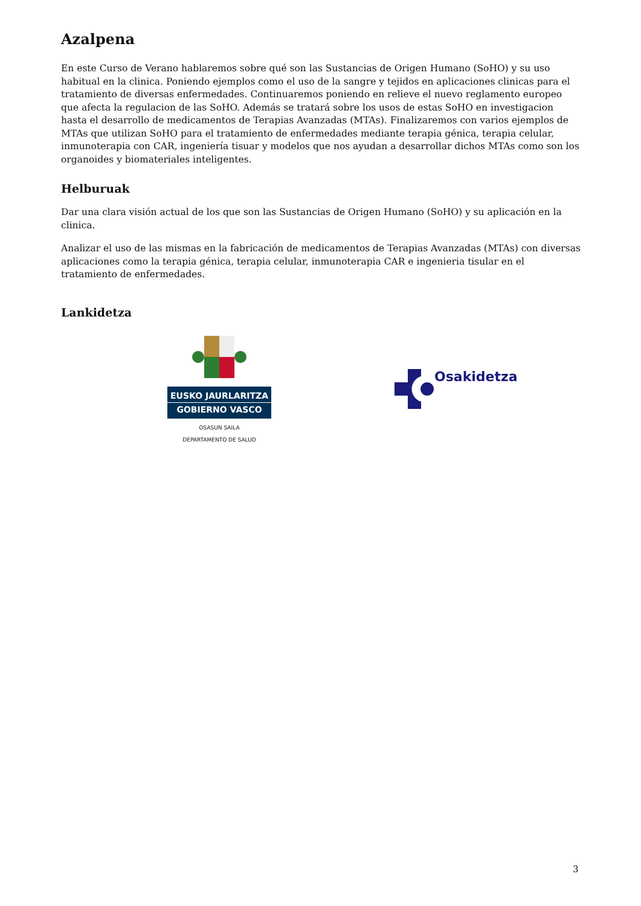Azalpena
En este Curso de Verano hablaremos sobre qué son las Sustancias de Origen Humano (SoHO) y su uso habitual en la clinica. Poniendo ejemplos como el uso de la sangre y tejidos en aplicaciones clinicas para el tratamiento de diversas enfermedades. Continuaremos poniendo en relieve el nuevo reglamento europeo que afecta la regulacion de las SoHO. Además se tratará sobre los usos de estas SoHO en investigacion hasta el desarrollo de medicamentos de Terapias Avanzadas (MTAs). Finalizaremos con varios ejemplos de MTAs que utilizan SoHO para el tratamiento de enfermedades mediante terapia génica, terapia celular, inmunoterapia con CAR, ingeniería tisuar y modelos que nos ayudan a desarrollar dichos MTAs como son los organoides y biomateriales inteligentes.
Helburuak
Dar una clara visión actual de los que son las Sustancias de Origen Humano (SoHO) y su aplicación en la clinica.
Analizar el uso de las mismas en la fabricación de medicamentos de Terapias Avanzadas (MTAs) con diversas aplicaciones como la terapia génica, terapia celular, inmunoterapia CAR e ingenieria tisular en el tratamiento de enfermedades.
Lankidetza
EUSKO JAURLARITZA
GOBIERNO VASCO
OSASUN SAILA
DEPARTAMENTO DE SALUD
Osakidetza
3